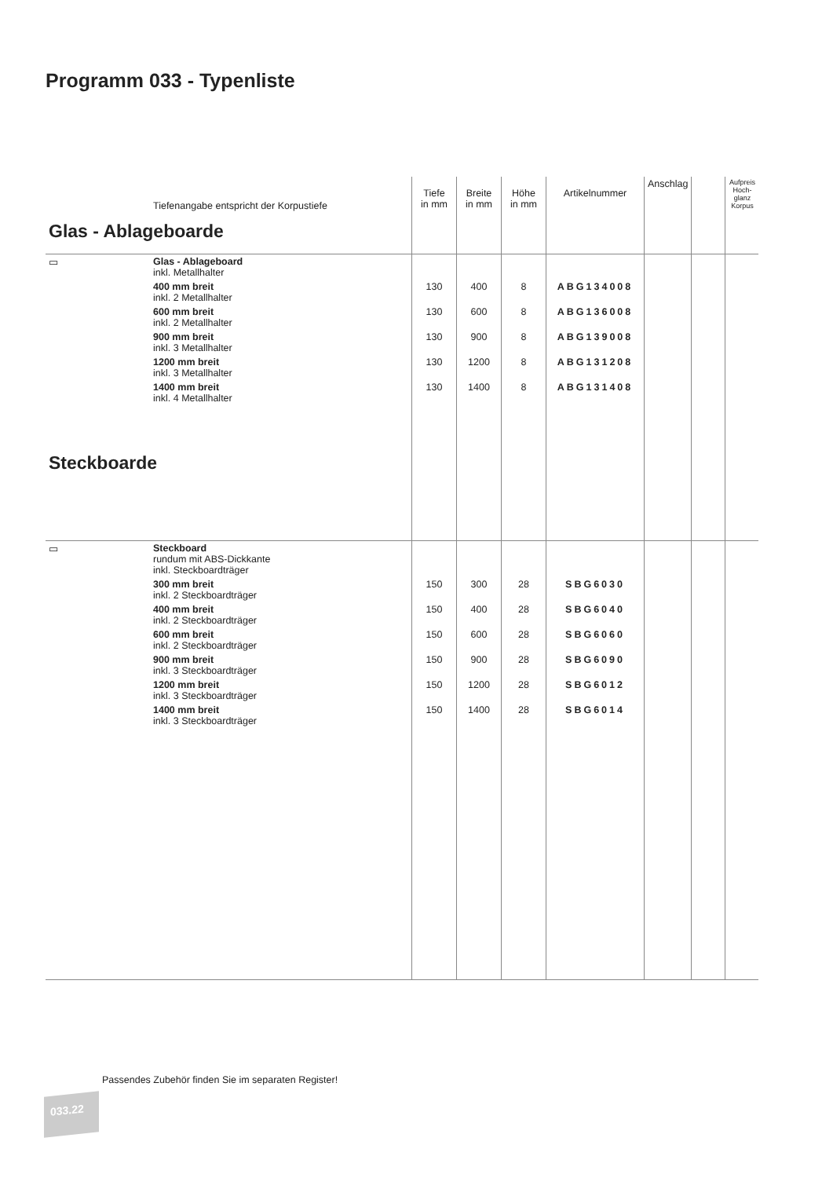Programm 033 - Typenliste
| | Tiefenangabe entspricht der Korpustiefe | Tiefe in mm | Breite in mm | Höhe in mm | Artikelnummer | Anschlag | | Aufpreis Hoch- glanz Korpus |
| Glas - Ablageboarde | | | | | | | | |
| ▭ | Glas - Ablageboard inkl. Metallhalter | | | | | | | |
| | 400 mm breit inkl. 2 Metallhalter | 130 | 400 | 8 | ABG134008 | | | |
| | 600 mm breit inkl. 2 Metallhalter | 130 | 600 | 8 | ABG136008 | | | |
| | 900 mm breit inkl. 3 Metallhalter | 130 | 900 | 8 | ABG139008 | | | |
| | 1200 mm breit inkl. 3 Metallhalter | 130 | 1200 | 8 | ABG131208 | | | |
| | 1400 mm breit inkl. 4 Metallhalter | 130 | 1400 | 8 | ABG131408 | | | |
| Steckboarde | | | | | | | | |
| ▭ | Steckboard rundum mit ABS-Dickkante inkl. Steckboardträger | | | | | | | |
| | 300 mm breit inkl. 2 Steckboardträger | 150 | 300 | 28 | SBG6030 | | | |
| | 400 mm breit inkl. 2 Steckboardträger | 150 | 400 | 28 | SBG6040 | | | |
| | 600 mm breit inkl. 2 Steckboardträger | 150 | 600 | 28 | SBG6060 | | | |
| | 900 mm breit inkl. 3 Steckboardträger | 150 | 900 | 28 | SBG6090 | | | |
| | 1200 mm breit inkl. 3 Steckboardträger | 150 | 1200 | 28 | SBG6012 | | | |
| | 1400 mm breit inkl. 3 Steckboardträger | 150 | 1400 | 28 | SBG6014 | | | |
Passendes Zubehör finden Sie im separaten Register!
033.22